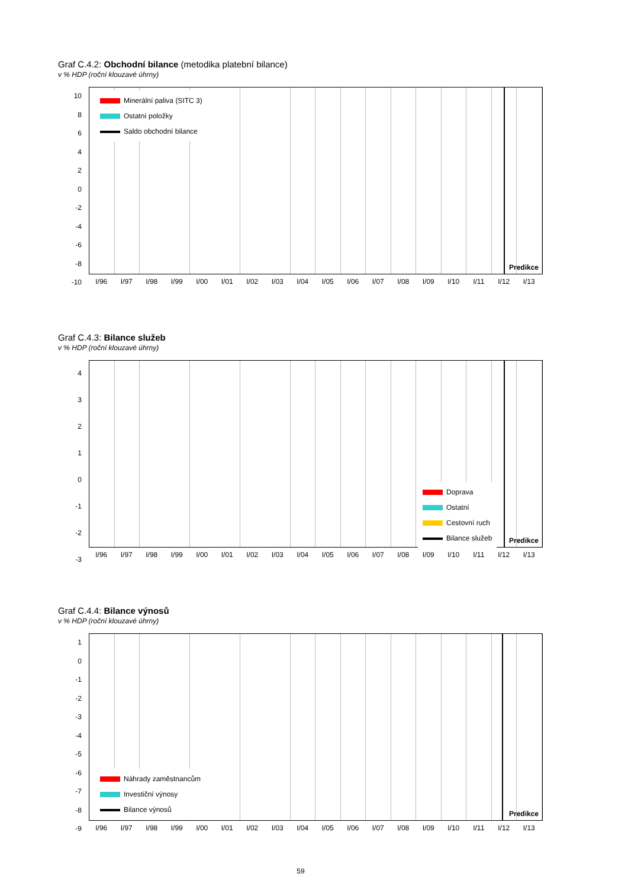Graf C.4.2: Obchodní bilance (metodika platební bilance)
v % HDP (roční klouzavé úhrny)
10
8
6
4
2
0
-2
-4
-6
-8
-10
Minerální paliva (SITC 3)
Ostatní položky
Saldo obchodní bilance
Predikce
I/96 I/97 I/98 I/99 I/00 I/01 I/02 I/03 I/04 I/05 I/06 I/07 I/08 I/09 I/10 I/11 I/12 I/13
Graf C.4.3: Bilance služeb
v % HDP (roční klouzavé úhrny)
4
3
2
1
0
-1
-2
-3
Doprava
Ostatní
Cestovní ruch
Bilance služeb
Predikce
I/96 I/97 I/98 I/99 I/00 I/01 I/02 I/03 I/04 I/05 I/06 I/07 I/08 I/09 I/10 I/11 I/12 I/13
Graf C.4.4: Bilance výnosů
v % HDP (roční klouzavé úhrny)
1
0
-1
-2
-3
-4
-5
-6
-7
-8
-9
Náhrady zaměstnancům
Investiční výnosy
Bilance výnosů
Predikce
I/96 I/97 I/98 I/99 I/00 I/01 I/02 I/03 I/04 I/05 I/06 I/07 I/08 I/09 I/10 I/11 I/12 I/13
59